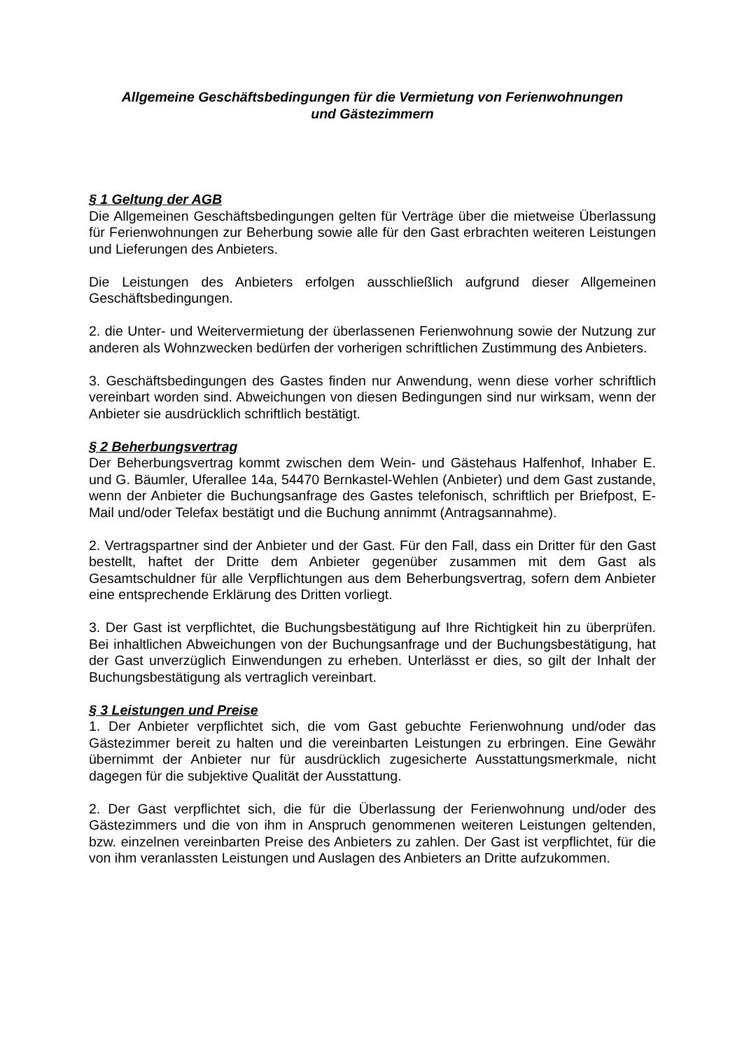Allgemeine Geschäftsbedingungen für die Vermietung von Ferienwohnungen
und Gästezimmern
§ 1 Geltung der AGB
Die Allgemeinen Geschäftsbedingungen gelten für Verträge über die mietweise Überlassung für Ferienwohnungen zur Beherbung sowie alle für den Gast erbrachten weiteren Leistungen und Lieferungen des Anbieters.
Die Leistungen des Anbieters erfolgen ausschließlich aufgrund dieser Allgemeinen Geschäftsbedingungen.
2. die Unter- und Weitervermietung der überlassenen Ferienwohnung sowie der Nutzung zur anderen als Wohnzwecken bedürfen der vorherigen schriftlichen Zustimmung des Anbieters.
3. Geschäftsbedingungen des Gastes finden nur Anwendung, wenn diese vorher schriftlich vereinbart worden sind. Abweichungen von diesen Bedingungen sind nur wirksam, wenn der Anbieter sie ausdrücklich schriftlich bestätigt.
§ 2 Beherbungsvertrag
Der Beherbungsvertrag kommt zwischen dem Wein- und Gästehaus Halfenhof, Inhaber E. und G. Bäumler, Uferallee 14a, 54470 Bernkastel-Wehlen (Anbieter) und dem Gast zustande, wenn der Anbieter die Buchungsanfrage des Gastes telefonisch, schriftlich per Briefpost, E-Mail und/oder Telefax bestätigt und die Buchung annimmt (Antragsannahme).
2. Vertragspartner sind der Anbieter und der Gast. Für den Fall, dass ein Dritter für den Gast bestellt, haftet der Dritte dem Anbieter gegenüber zusammen mit dem Gast als Gesamtschuldner für alle Verpflichtungen aus dem Beherbungsvertrag, sofern dem Anbieter eine entsprechende Erklärung des Dritten vorliegt.
3. Der Gast ist verpflichtet, die Buchungsbestätigung auf Ihre Richtigkeit hin zu überprüfen. Bei inhaltlichen Abweichungen von der Buchungsanfrage und der Buchungsbestätigung, hat der Gast unverzüglich Einwendungen zu erheben. Unterlässt er dies, so gilt der Inhalt der Buchungsbestätigung als vertraglich vereinbart.
§ 3 Leistungen und Preise
1. Der Anbieter verpflichtet sich, die vom Gast gebuchte Ferienwohnung und/oder das Gästezimmer bereit zu halten und die vereinbarten Leistungen zu erbringen. Eine Gewähr übernimmt der Anbieter nur für ausdrücklich zugesicherte Ausstattungsmerkmale, nicht dagegen für die subjektive Qualität der Ausstattung.
2. Der Gast verpflichtet sich, die für die Überlassung der Ferienwohnung und/oder des Gästezimmers und die von ihm in Anspruch genommenen weiteren Leistungen geltenden, bzw. einzelnen vereinbarten Preise des Anbieters zu zahlen. Der Gast ist verpflichtet, für die von ihm veranlassten Leistungen und Auslagen des Anbieters an Dritte aufzukommen.